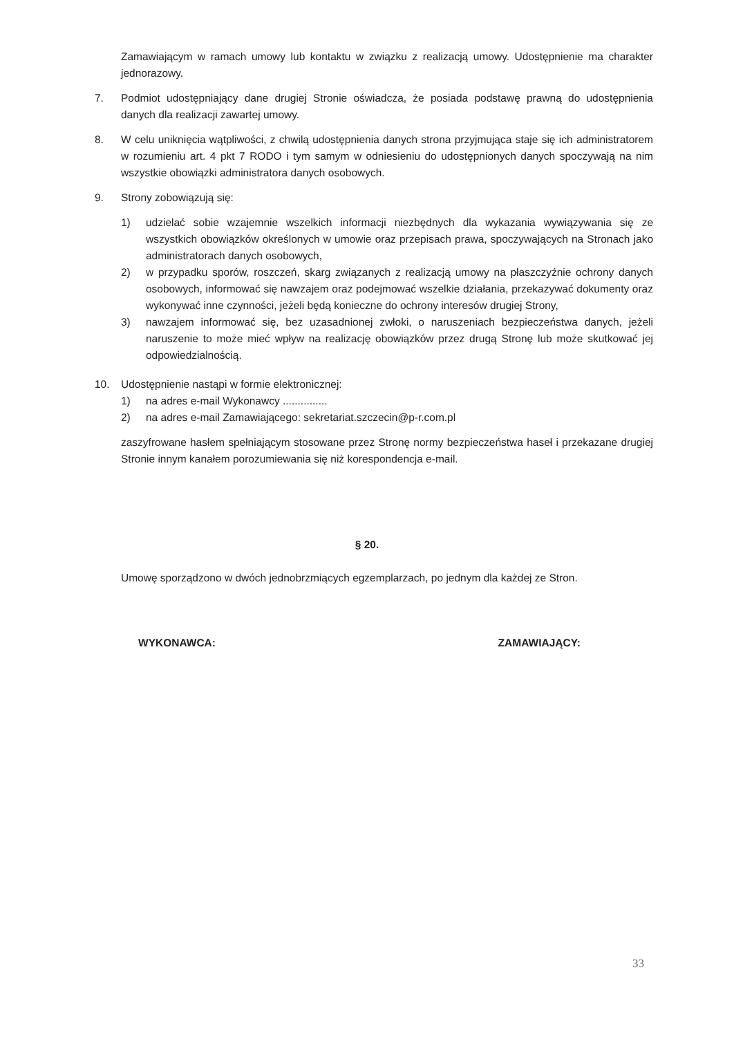Zamawiającym w ramach umowy lub kontaktu w związku z realizacją umowy. Udostępnienie ma charakter jednorazowy.
7. Podmiot udostępniający dane drugiej Stronie oświadcza, że posiada podstawę prawną do udostępnienia danych dla realizacji zawartej umowy.
8. W celu uniknięcia wątpliwości, z chwilą udostępnienia danych strona przyjmująca staje się ich administratorem w rozumieniu art. 4 pkt 7 RODO i tym samym w odniesieniu do udostępnionych danych spoczywają na nim wszystkie obowiązki administratora danych osobowych.
9. Strony zobowiązują się:
1) udzielać sobie wzajemnie wszelkich informacji niezbędnych dla wykazania wywiązywania się ze wszystkich obowiązków określonych w umowie oraz przepisach prawa, spoczywających na Stronach jako administratorach danych osobowych,
2) w przypadku sporów, roszczeń, skarg związanych z realizacją umowy na płaszczyźnie ochrony danych osobowych, informować się nawzajem oraz podejmować wszelkie działania, przekazywać dokumenty oraz wykonywać inne czynności, jeżeli będą konieczne do ochrony interesów drugiej Strony,
3) nawzajem informować się, bez uzasadnionej zwłoki, o naruszeniach bezpieczeństwa danych, jeżeli naruszenie to może mieć wpływ na realizację obowiązków przez drugą Stronę lub może skutkować jej odpowiedzialnością.
10. Udostępnienie nastąpi w formie elektronicznej:
1) na adres e-mail Wykonawcy ...............
2) na adres e-mail Zamawiającego: sekretariat.szczecin@p-r.com.pl
zaszyfrowane hasłem spełniającym stosowane przez Stronę normy bezpieczeństwa haseł i przekazane drugiej Stronie innym kanałem porozumiewania się niż korespondencja e-mail.
§ 20.
Umowę sporządzono w dwóch jednobrzmiących egzemplarzach, po jednym dla każdej ze Stron.
WYKONAWCA: ZAMAWIAJĄCY:
33